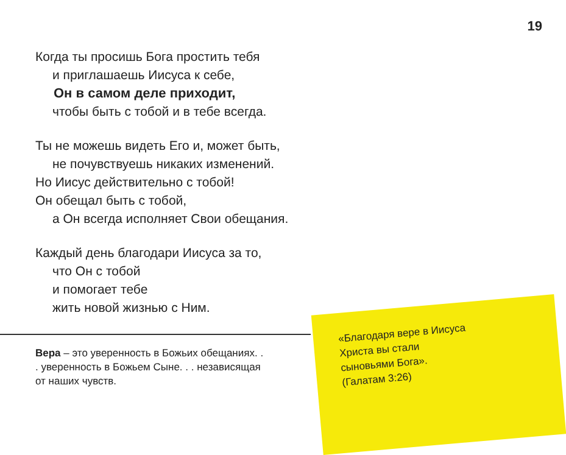19
Когда ты просишь Бога простить тебя
и приглашаешь Иисуса к себе,
Он в самом деле приходит,
чтобы быть с тобой и в тебе всегда.
Ты не можешь видеть Его и, может быть,
не почувствуешь никаких изменений.
Но Иисус действительно с тобой!
Он обещал быть с тобой,
а Он всегда исполняет Свои обещания.
Каждый день благодари Иисуса за то,
что Он с тобой
и помогает тебе
жить новой жизнью с Ним.
Вера – это уверенность в Божьих обещаниях. . . уверенность в Божьем Сыне. . . независящая от наших чувств.
«Благодаря вере в Иисуса Христа вы стали сыновьями Бога».
(Галатам 3:26)